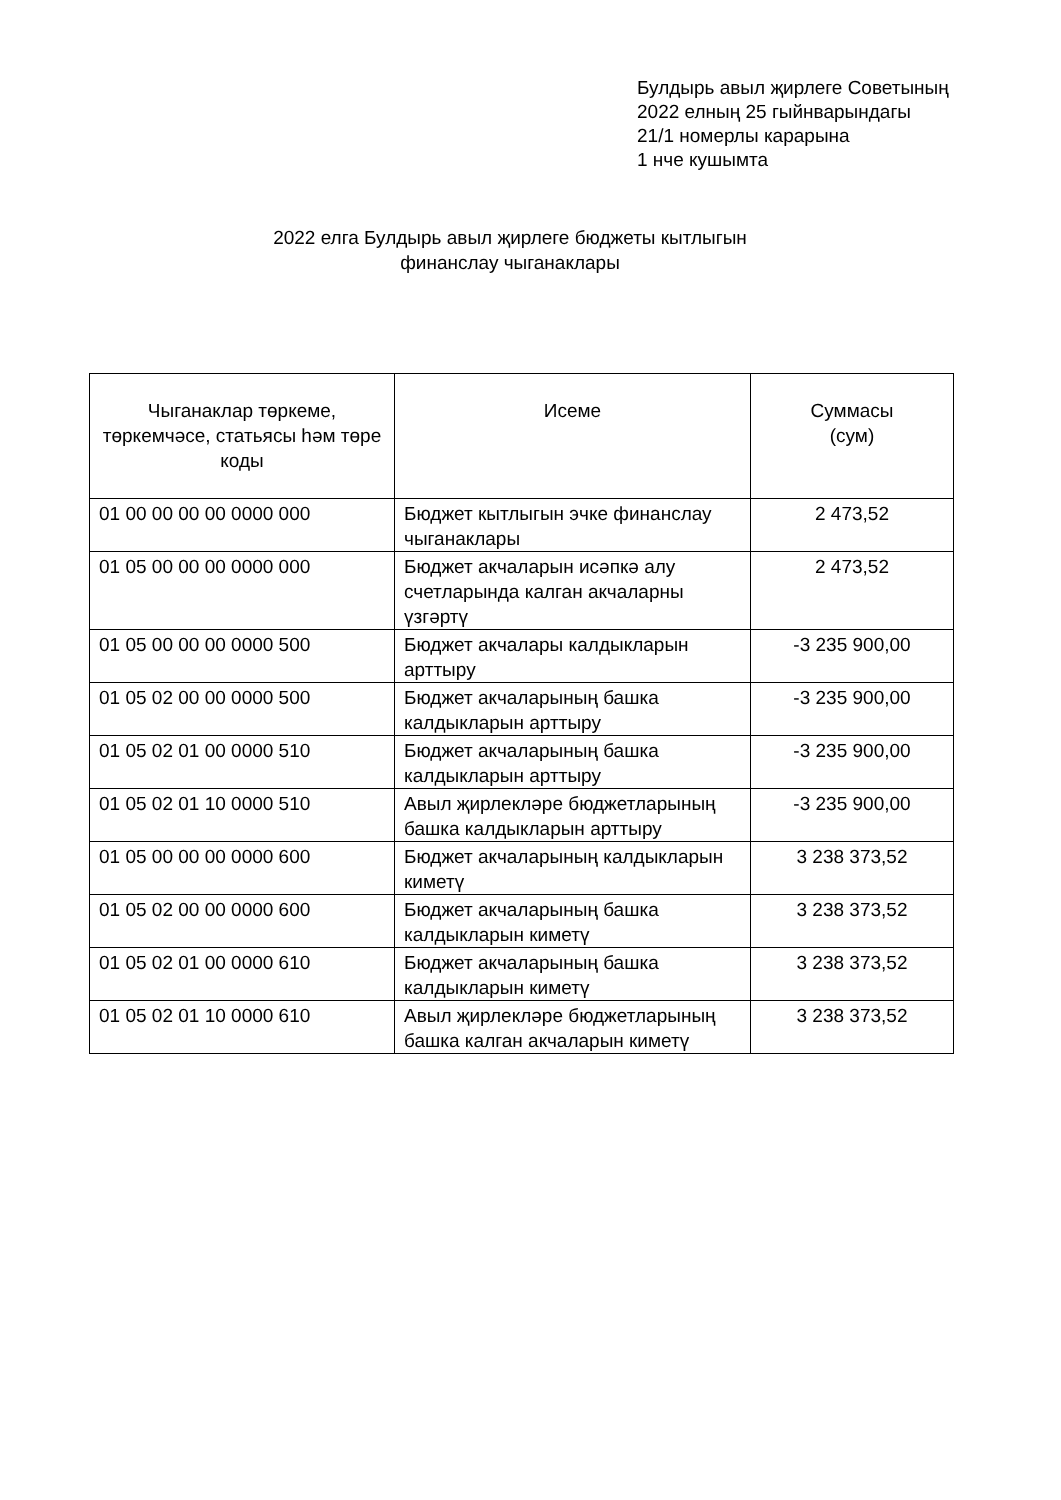Булдырь авыл җирлеге Советының
2022 елның 25 гыйнварындагы
21/1 номерлы карарына
1 нче кушымта
2022 елга Булдырь авыл җирлеге бюджеты кытлыгын
финанслау чыганаклары
| Чыганаклар төркеме, төркемчәсе, статьясы һәм төре коды | Исеме | Суммасы (сум) |
| --- | --- | --- |
| 01 00 00 00 00 0000 000 | Бюджет кытлыгын эчке финанслау чыганаклары | 2 473,52 |
| 01 05 00 00 00 0000 000 | Бюджет акчаларын исәпкә алу счетларында калган акчаларны үзгәртү | 2 473,52 |
| 01 05 00 00 00 0000 500 | Бюджет акчалары калдыкларын арттыру | -3 235 900,00 |
| 01 05 02 00 00 0000 500 | Бюджет акчаларының башка калдыкларын арттыру | -3 235 900,00 |
| 01 05 02 01 00 0000 510 | Бюджет акчаларының башка калдыкларын арттыру | -3 235 900,00 |
| 01 05 02 01 10 0000 510 | Авыл җирлекләре бюджетларының башка калдыкларын арттыру | -3 235 900,00 |
| 01 05 00 00 00 0000 600 | Бюджет акчаларының калдыкларын киметү | 3 238 373,52 |
| 01 05 02 00 00 0000 600 | Бюджет акчаларының башка калдыкларын киметү | 3 238 373,52 |
| 01 05 02 01 00 0000 610 | Бюджет акчаларының башка калдыкларын киметү | 3 238 373,52 |
| 01 05 02 01 10 0000 610 | Авыл җирлекләре бюджетларының башка калган акчаларын киметү | 3 238 373,52 |